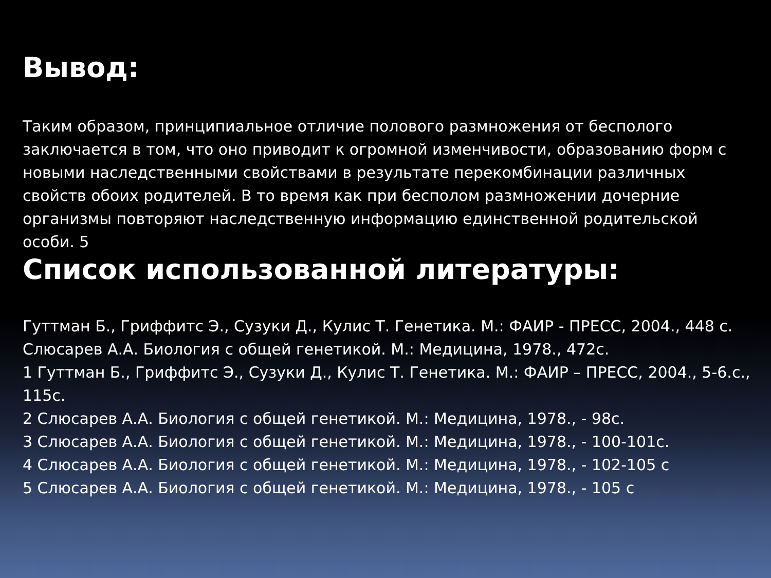Вывод:
Таким образом, принципиальное отличие полового размножения от бесполого заключается в том, что оно приводит к огромной изменчивости, образованию форм с новыми наследственными свойствами в результате перекомбинации различных свойств обоих родителей. В то время как при бесполом размножении дочерние организмы повторяют наследственную информацию единственной родительской особи. 5
Список использованной литературы:
Гуттман Б., Гриффитс Э., Сузуки Д., Кулис Т. Генетика. М.: ФАИР - ПРЕСС, 2004., 448 с.
Слюсарев А.А. Биология с общей генетикой. М.: Медицина, 1978., 472с.
1 Гуттман Б., Гриффитс Э., Сузуки Д., Кулис Т. Генетика. М.: ФАИР – ПРЕСС, 2004., 5-6.с., 115с.
2 Слюсарев А.А. Биология с общей генетикой. М.: Медицина, 1978., - 98с.
3 Слюсарев А.А. Биология с общей генетикой. М.: Медицина, 1978., - 100-101с.
4 Слюсарев А.А. Биология с общей генетикой. М.: Медицина, 1978., - 102-105 с
5 Слюсарев А.А. Биология с общей генетикой. М.: Медицина, 1978., - 105 с